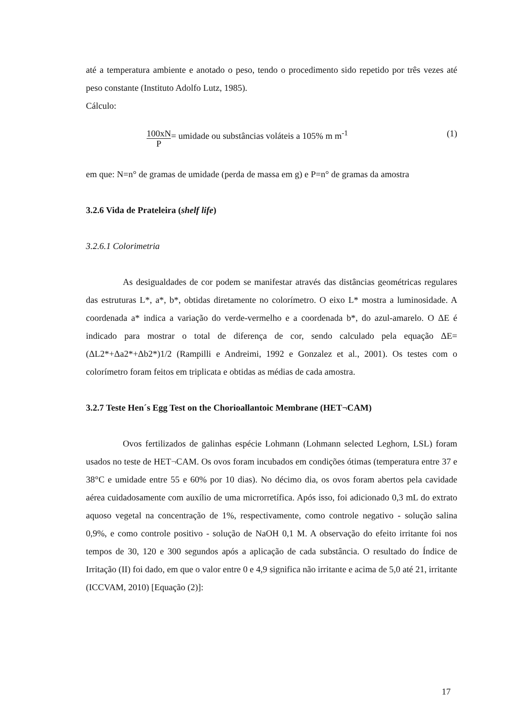até a temperatura ambiente e anotado o peso, tendo o procedimento sido repetido por três vezes até peso constante (Instituto Adolfo Lutz, 1985).
Cálculo:
100xN
P= umidade ou substâncias voláteis a 105% m m<sup>-1</sup>
(1)
em que: N=n° de gramas de umidade (perda de massa em g) e P=n° de gramas da amostra
3.2.6 Vida de Prateleira (shelf life)
3.2.6.1 Colorimetria
As desigualdades de cor podem se manifestar através das distâncias geométricas regulares das estruturas L*, a*, b*, obtidas diretamente no colorímetro. O eixo L* mostra a luminosidade. A coordenada a* indica a variação do verde-vermelho e a coordenada b*, do azul-amarelo. O ΔE é indicado para mostrar o total de diferença de cor, sendo calculado pela equação ΔE=(ΔL2*+Δa2*+Δb2*)1/2 (Rampilli e Andreimi, 1992 e Gonzalez et al., 2001). Os testes com o colorímetro foram feitos em triplicata e obtidas as médias de cada amostra.
3.2.7 Teste Hen´s Egg Test on the Chorioallantoic Membrane (HET¬CAM)
Ovos fertilizados de galinhas espécie Lohmann (Lohmann selected Leghorn, LSL) foram usados no teste de HET¬CAM. Os ovos foram incubados em condições ótimas (temperatura entre 37 e 38°C e umidade entre 55 e 60% por 10 dias). No décimo dia, os ovos foram abertos pela cavidade aérea cuidadosamente com auxílio de uma microrretífica. Após isso, foi adicionado 0,3 mL do extrato aquoso vegetal na concentração de 1%, respectivamente, como controle negativo - solução salina 0,9%, e como controle positivo - solução de NaOH 0,1 M. A observação do efeito irritante foi nos tempos de 30, 120 e 300 segundos após a aplicação de cada substância. O resultado do Índice de Irritação (II) foi dado, em que o valor entre 0 e 4,9 significa não irritante e acima de 5,0 até 21, irritante (ICCVAM, 2010) [Equação (2)]:
17